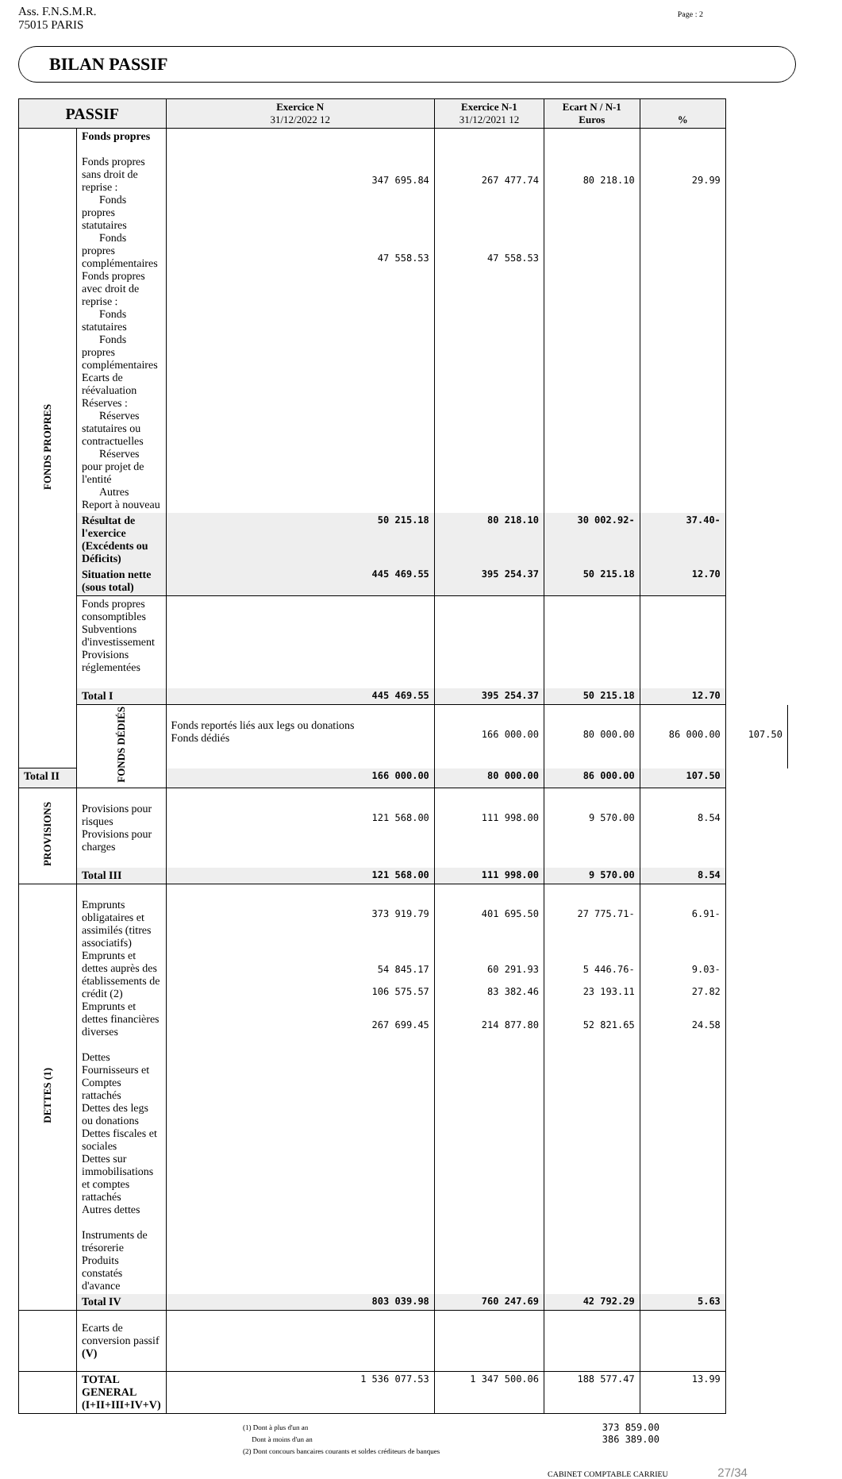Ass. F.N.S.M.R.
75015 PARIS
Page : 2
BILAN PASSIF
| PASSIF | | Exercice N 31/12/2022 12 | Exercice N-1 31/12/2021 12 | Ecart N / N-1 Euros | % | |
| --- | --- | --- | --- | --- | --- | --- |
| FONDS PROPRES | Fonds propres Fonds propres sans droit de reprise : Fonds propres statutaires Fonds propres complémentaires Fonds propres avec droit de reprise : Fonds statutaires Fonds propres complémentaires Ecarts de réévaluation Réserves : Réserves statutaires ou contractuelles Réserves pour projet de l'entité Autres Report à nouveau | 347 695.84 47 558.53 | 267 477.74 47 558.53 | 80 218.10 | 29.99 | |
| | Résultat de l'exercice (Excédents ou Déficits) | 50 215.18 | 80 218.10 | 30 002.92- | 37.40- | |
| | Situation nette (sous total) | 445 469.55 | 395 254.37 | 50 215.18 | 12.70 | |
| | Fonds propres consomptibles Subventions d'investissement Provisions réglementées | | | | | |
| | Total I | 445 469.55 | 395 254.37 | 50 215.18 | 12.70 | |
| | FONDS DÉDIÉS | Fonds reportés liés aux legs ou donations Fonds dédiés | 166 000.00 | 80 000.00 | 86 000.00 | 107.50 |
| Total II | | 166 000.00 | 80 000.00 | 86 000.00 | 107.50 | |
| PROVISIONS | Provisions pour risques Provisions pour charges | 121 568.00 | 111 998.00 | 9 570.00 | 8.54 | |
| | Total III | 121 568.00 | 111 998.00 | 9 570.00 | 8.54 | |
| DETTES (1) | Emprunts obligataires et assimilés (titres associatifs) Emprunts et dettes auprès des établissements de crédit (2) Emprunts et dettes financières diverses Dettes Fournisseurs et Comptes rattachés Dettes des legs ou donations Dettes fiscales et sociales Dettes sur immobilisations et comptes rattachés Autres dettes Instruments de trésorerie Produits constatés d'avance | 373 919.79 54 845.17 106 575.57 267 699.45 | 401 695.50 60 291.93 83 382.46 214 877.80 | 27 775.71- 5 446.76- 23 193.11 52 821.65 | 6.91- 9.03- 27.82 24.58 | |
| | Total IV | 803 039.98 | 760 247.69 | 42 792.29 | 5.63 | |
| | Ecarts de conversion passif (V) | | | | | |
| | TOTAL GENERAL (I+II+III+IV+V) | 1 536 077.53 | 1 347 500.06 | 188 577.47 | 13.99 | |
(1) Dont à plus d'un an 373 859.00
Dont à moins d'un an 386 389.00
(2) Dont concours bancaires courants et soldes créditeurs de banques
CABINET COMPTABLE CARRIEU 27/34